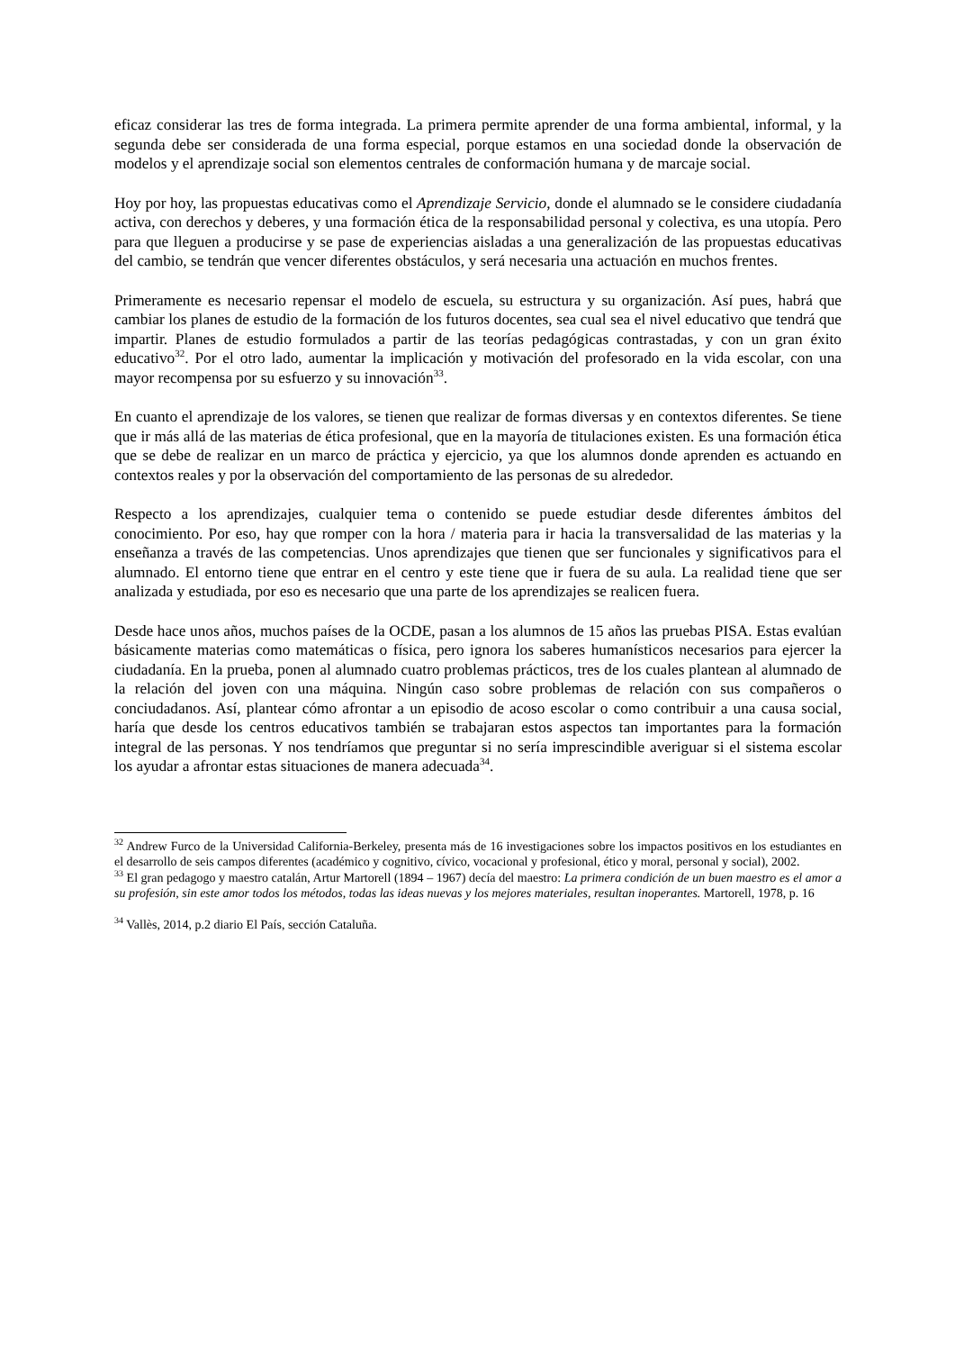eficaz considerar las tres de forma integrada. La primera permite aprender de una forma ambiental, informal, y la segunda debe ser considerada de una forma especial, porque estamos en una sociedad donde la observación de modelos y el aprendizaje social son elementos centrales de conformación humana y de marcaje social.
Hoy por hoy, las propuestas educativas como el Aprendizaje Servicio, donde el alumnado se le considere ciudadanía activa, con derechos y deberes, y una formación ética de la responsabilidad personal y colectiva, es una utopía. Pero para que lleguen a producirse y se pase de experiencias aisladas a una generalización de las propuestas educativas del cambio, se tendrán que vencer diferentes obstáculos, y será necesaria una actuación en muchos frentes.
Primeramente es necesario repensar el modelo de escuela, su estructura y su organización. Así pues, habrá que cambiar los planes de estudio de la formación de los futuros docentes, sea cual sea el nivel educativo que tendrá que impartir. Planes de estudio formulados a partir de las teorías pedagógicas contrastadas, y con un gran éxito educativo<sup>32</sup>. Por el otro lado, aumentar la implicación y motivación del profesorado en la vida escolar, con una mayor recompensa por su esfuerzo y su innovación<sup>33</sup>.
En cuanto el aprendizaje de los valores, se tienen que realizar de formas diversas y en contextos diferentes. Se tiene que ir más allá de las materias de ética profesional, que en la mayoría de titulaciones existen. Es una formación ética que se debe de realizar en un marco de práctica y ejercicio, ya que los alumnos donde aprenden es actuando en contextos reales y por la observación del comportamiento de las personas de su alrededor.
Respecto a los aprendizajes, cualquier tema o contenido se puede estudiar desde diferentes ámbitos del conocimiento. Por eso, hay que romper con la hora / materia para ir hacia la transversalidad de las materias y la enseñanza a través de las competencias. Unos aprendizajes que tienen que ser funcionales y significativos para el alumnado. El entorno tiene que entrar en el centro y este tiene que ir fuera de su aula. La realidad tiene que ser analizada y estudiada, por eso es necesario que una parte de los aprendizajes se realicen fuera.
Desde hace unos años, muchos países de la OCDE, pasan a los alumnos de 15 años las pruebas PISA. Estas evalúan básicamente materias como matemáticas o física, pero ignora los saberes humanísticos necesarios para ejercer la ciudadanía. En la prueba, ponen al alumnado cuatro problemas prácticos, tres de los cuales plantean al alumnado de la relación del joven con una máquina. Ningún caso sobre problemas de relación con sus compañeros o conciudadanos. Así, plantear cómo afrontar a un episodio de acoso escolar o como contribuir a una causa social, haría que desde los centros educativos también se trabajaran estos aspectos tan importantes para la formación integral de las personas. Y nos tendríamos que preguntar si no sería imprescindible averiguar si el sistema escolar los ayudar a afrontar estas situaciones de manera adecuada<sup>34</sup>.
<sup>32</sup> Andrew Furco de la Universidad California-Berkeley, presenta más de 16 investigaciones sobre los impactos positivos en los estudiantes en el desarrollo de seis campos diferentes (académico y cognitivo, cívico, vocacional y profesional, ético y moral, personal y social), 2002.
<sup>33</sup> El gran pedagogo y maestro catalán, Artur Martorell (1894 – 1967) decía del maestro: La primera condición de un buen maestro es el amor a su profesión, sin este amor todos los métodos, todas las ideas nuevas y los mejores materiales, resultan inoperantes. Martorell, 1978, p. 16
<sup>34</sup> Vallès, 2014, p.2 diario El País, sección Cataluña.